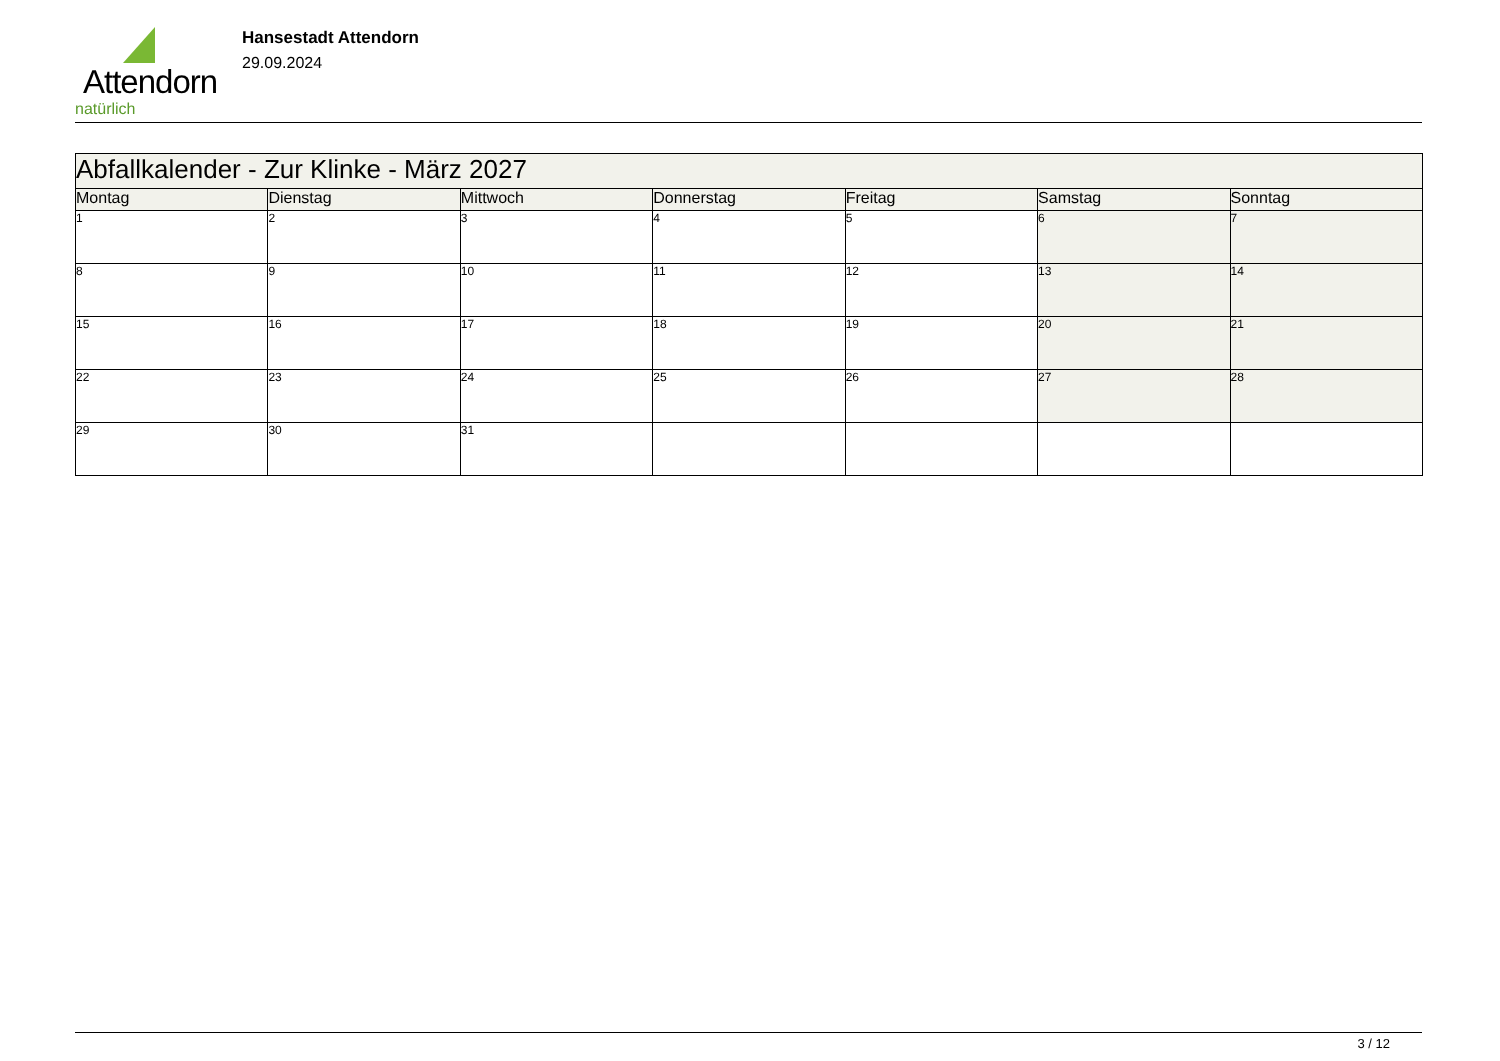Attendorn
natürlich
Hansestadt Attendorn
29.09.2024
| Abfallkalender - Zur Klinke - März 2027 | | | | | | |
| Montag | Dienstag | Mittwoch | Donnerstag | Freitag | Samstag | Sonntag |
| 1 | 2 | 3 | 4 | 5 | 6 | 7 |
| 8 | 9 | 10 | 11 | 12 | 13 | 14 |
| 15 | 16 | 17 | 18 | 19 | 20 | 21 |
| 22 | 23 | 24 | 25 | 26 | 27 | 28 |
| 29 | 30 | 31 | | | | |
3 / 12